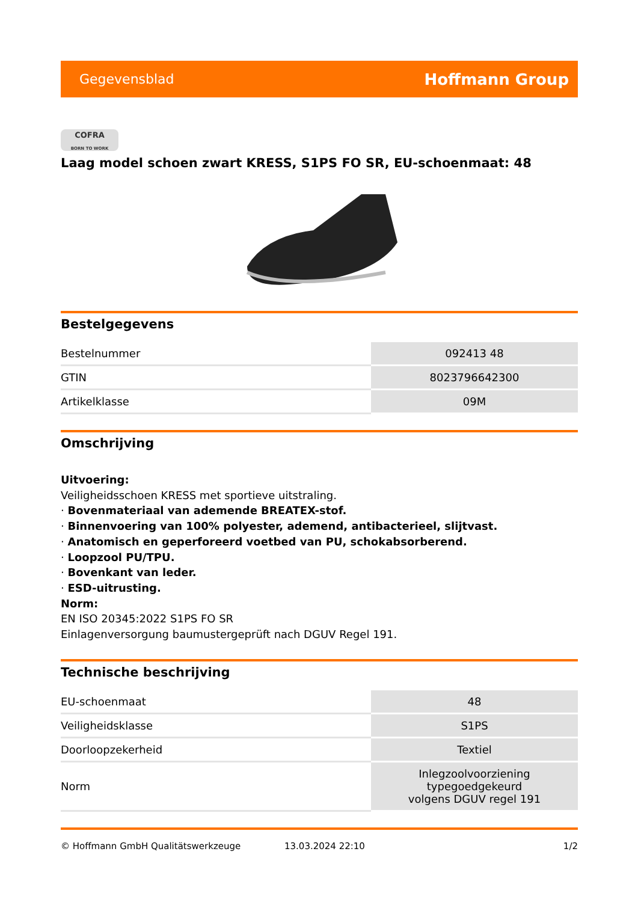Gegevensblad Hoffmann Group
COFRA
BORN TO WORK
Laag model schoen zwart KRESS, S1PS FO SR, EU-schoenmaat: 48
Bestelgegevens
| Bestelnummer | 092413 48 |
| GTIN | 8023796642300 |
| Artikelklasse | 09M |
Omschrijving
Uitvoering:
Veiligheidsschoen KRESS met sportieve uitstraling.
· Bovenmateriaal van ademende BREATEX-stof.
· Binnenvoering van 100% polyester, ademend, antibacterieel, slijtvast.
· Anatomisch en geperforeerd voetbed van PU, schokabsorberend.
· Loopzool PU/TPU.
· Bovenkant van leder.
· ESD-uitrusting.
Norm:
EN ISO 20345:2022 S1PS FO SR
Einlagenversorgung baumustergeprüft nach DGUV Regel 191.
Technische beschrijving
| EU-schoenmaat | 48 |
| Veiligheidsklasse | S1PS |
| Doorloopzekerheid | Textiel |
| Norm | Inlegzoolvoorziening typegoedgekeurd volgens DGUV regel 191 |
© Hoffmann GmbH Qualitätswerkzeuge 13.03.2024 22:10 1/2